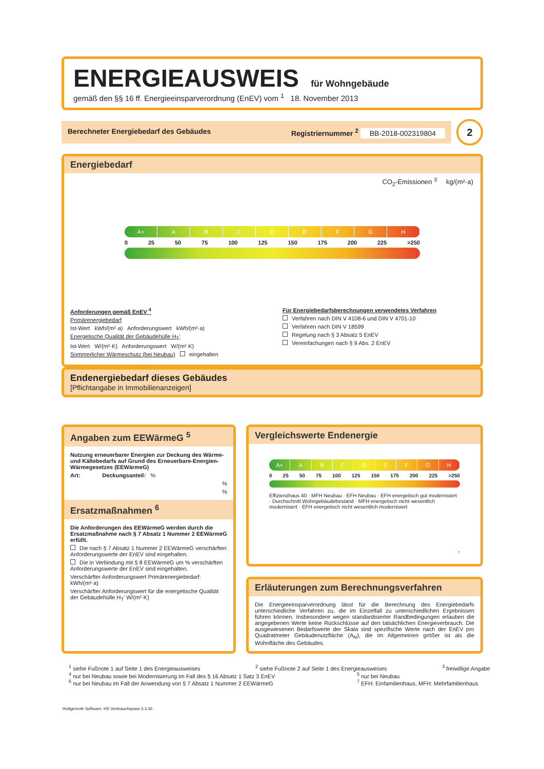ENERGIEAUSWEIS für Wohngebäude
gemäß den §§ 16 ff. Energieeinsparverordnung (EnEV) vom <sup>1</sup> 18. November 2013
Berechneter Energiebedarf des Gebäudes Registriernummer <sup>2</sup> BB-2018-002319804
2
Energiebedarf
CO<sub>2</sub>-Emissionen <sup>3</sup> kg/(m²·a)
A+ ABCDEFGH
0 25 50 75 100 125 150 175 200 225 >250
Anforderungen gemäß EnEV <sup>4</sup>
Primärenergiebedarf
Ist-Wert kWh/(m²·a) Anforderungswert kWh/(m²·a)
Energetische Qualität der Gebäudehülle H<sub>T</sub>'
Ist-Wert W/(m²·K) Anforderungswert W/(m²·K)
Sommerlicher Wärmeschutz (bei Neubau) eingehalten
Für Energiebedarfsberechnungen verwendetes Verfahren
Verfahren nach DIN V 4108-6 und DIN V 4701-10
Verfahren nach DIN V 18599
Regelung nach § 3 Absatz 5 EnEV
Vereinfachungen nach § 9 Abs. 2 EnEV
Endenergiebedarf dieses Gebäudes
[Pflichtangabe in Immobilienanzeigen]
Angaben zum EEWärmeG <sup>5</sup>
Nutzung erneuerbarer Energien zur Deckung des Wärme-und Kältebedarfs auf Grund des Erneuerbare-Energien-Wärmegesetzes (EEWärmeG)
Art: Deckungsanteil: %
%
%
Ersatzmaßnahmen <sup>6</sup>
Die Anforderungen des EEWärmeG werden durch die Ersatzmaßnahme nach § 7 Absatz 1 Nummer 2 EEWärmeG erfüllt.
Die nach § 7 Absatz 1 Nummer 2 EEWärmeG verschärften Anforderungswerte der EnEV sind eingehalten.
Die in Verbindung mit § 8 EEWärmeG um % verschärften Anforderungswerte der EnEV sind eingehalten.
Verschärfter Anforderungswert Primärenergiebedarf: kWh/(m²·a)
Verschärfter Anforderungswert für die energetische Qualität der Gebäudehülle H<sub>T</sub>' W/(m²·K)
Vergleichswerte Endenergie
A+ ABCDEFGH
0 25 50 75 100 125 150 175 200 225 >250
Effizienzhaus 40 · MFH Neubau · EFH Neubau · EFH energetisch gut modernisiert · Durchschnitt Wohngebäudebestand · MFH energetisch nicht wesentlich modernisiert · EFH energetisch nicht wesentlich modernisiert
<sup>7</sup>
Erläuterungen zum Berechnungsverfahren
Die Energieeinsparverordnung lässt für die Berechnung des Energiebedarfs unterschiedliche Verfahren zu, die im Einzelfall zu unterschiedlichen Ergebnissen führen können. Insbesondere wegen standardisierter Randbedingungen erlauben die angegebenen Werte keine Rückschlüsse auf den tatsächlichen Energieverbrauch. Die ausgewiesenen Bedarfswerte der Skala sind spezifische Werte nach der EnEV pro Quadratmeter Gebäudenutzfläche (A<sub>N</sub>), die im Allgemeinen größer ist als die Wohnfläche des Gebäudes.
<sup>1</sup> siehe Fußnote 1 auf Seite 1 des Energieausweises <sup>2</sup> siehe Fußnote 2 auf Seite 1 des Energieausweises <sup>3</sup> freiwillige Angabe
<sup>4</sup> nur bei Neubau sowie bei Modernisierung im Fall des § 16 Absatz 1 Satz 3 EnEV <sup>5</sup> nur bei Neubau
<sup>6</sup> nur bei Neubau im Fall der Anwendung von § 7 Absatz 1 Nummer 2 EEWärmeG <sup>7</sup> EFH: Einfamilienhaus, MFH: Mehrfamilienhaus
Hottgenroth Software. HS Verbrauchspass 3.3.36